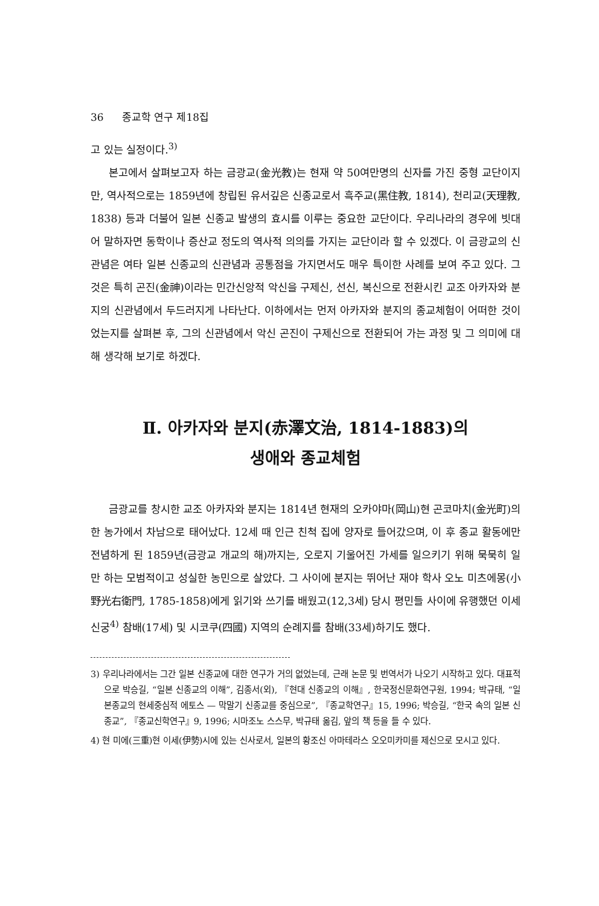36 종교학 연구 제18집
고 있는 실정이다.<sup>3)</sup>
본고에서 살펴보고자 하는 금광교(金光教)는 현재 약 50여만명의 신자를 가진 중형 교단이지만, 역사적으로는 1859년에 창립된 유서깊은 신종교로서 흑주교(黑住教, 1814), 천리교(天理教, 1838) 등과 더불어 일본 신종교 발생의 효시를 이루는 중요한 교단이다. 우리나라의 경우에 빗대어 말하자면 동학이나 증산교 정도의 역사적 의의를 가지는 교단이라 할 수 있겠다. 이 금광교의 신관념은 여타 일본 신종교의 신관념과 공통점을 가지면서도 매우 특이한 사례를 보여 주고 있다. 그것은 특히 곤진(金神)이라는 민간신앙적 악신을 구제신, 선신, 복신으로 전환시킨 교조 아카자와 분지의 신관념에서 두드러지게 나타난다. 이하에서는 먼저 아카자와 분지의 종교체험이 어떠한 것이었는지를 살펴본 후, 그의 신관념에서 악신 곤진이 구제신으로 전환되어 가는 과정 및 그 의미에 대해 생각해 보기로 하겠다.
Ⅱ. 아카자와 분지(赤澤文治, 1814-1883)의
생애와 종교체험
금광교를 창시한 교조 아카자와 분지는 1814년 현재의 오카야마(岡山)현 곤코마치(金光町)의 한 농가에서 차남으로 태어났다. 12세 때 인근 친척 집에 양자로 들어갔으며, 이 후 종교 활동에만 전념하게 된 1859년(금광교 개교의 해)까지는, 오로지 기울어진 가세를 일으키기 위해 묵묵히 일만 하는 모범적이고 성실한 농민으로 살았다. 그 사이에 분지는 뛰어난 재야 학사 오노 미츠에몽(小野光右衛門, 1785-1858)에게 읽기와 쓰기를 배웠고(12,3세) 당시 평민들 사이에 유행했던 이세신궁<sup>4)</sup> 참배(17세) 및 시코쿠(四國) 지역의 순례지를 참배(33세)하기도 했다.
3) 우리나라에서는 그간 일본 신종교에 대한 연구가 거의 없었는데, 근래 논문 및 번역서가 나오기 시작하고 있다. 대표적으로 박승길, “일본 신종교의 이해”, 김종서(외), 『현대 신종교의 이해』, 한국정신문화연구원, 1994; 박규태, “일본종교의 현세중심적 에토스 — 막말기 신종교를 중심으로”, 『종교학연구』15, 1996; 박승길, “한국 속의 일본 신종교”, 『종교신학연구』9, 1996; 시마조노 스스무, 박규태 옮김, 앞의 책 등을 들 수 있다.
4) 현 미에(三重)현 이세(伊勢)시에 있는 신사로서, 일본의 황조신 아마테라스 오오미카미를 제신으로 모시고 있다.